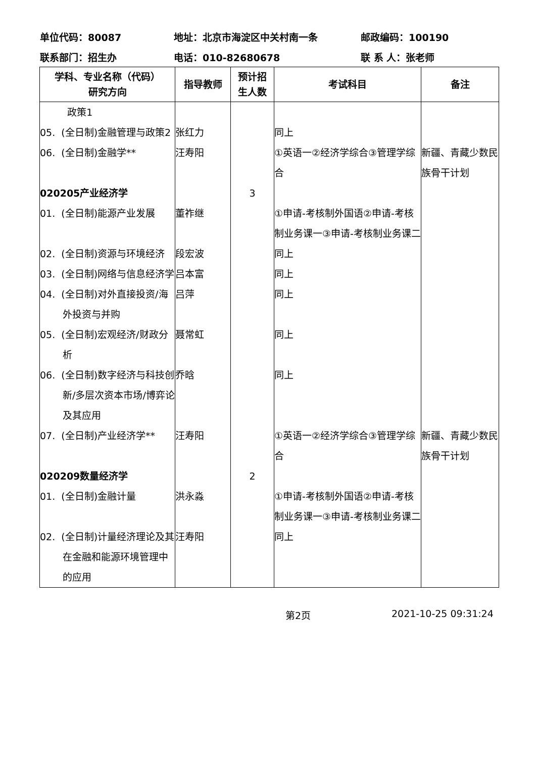单位代码：80087 地址：北京市海淀区中关村南一条 邮政编码：100190
联系部门：招生办 电话：010-82680678 联 系 人：张老师
| 学科、专业名称（代码） 研究方向 | 指导教师 | 预计招 生人数 | 考试科目 | 备注 |
| --- | --- | --- | --- | --- |
| 政策1 | | | | |
| 05. (全日制)金融管理与政策2 | 张红力 | | 同上 | |
| 06. (全日制)金融学** | 汪寿阳 | | ①英语一②经济学综合③管理学综合 | 新疆、青藏少数民族骨干计划 |
| 020205产业经济学 | | 3 | | |
| 01. (全日制)能源产业发展 | 董祚继 | | ①申请-考核制外国语②申请-考核制业务课一③申请-考核制业务课二 | |
| 02. (全日制)资源与环境经济 | 段宏波 | | 同上 | |
| 03. (全日制)网络与信息经济学 | 吕本富 | | 同上 | |
| 04. (全日制)对外直接投资/海外投资与并购 | 吕萍 | | 同上 | |
| 05. (全日制)宏观经济/财政分析 | 聂常虹 | | 同上 | |
| 06. (全日制)数字经济与科技创新/多层次资本市场/博弈论及其应用 | 乔晗 | | 同上 | |
| 07. (全日制)产业经济学** | 汪寿阳 | | ①英语一②经济学综合③管理学综合 | 新疆、青藏少数民族骨干计划 |
| 020209数量经济学 | | 2 | | |
| 01. (全日制)金融计量 | 洪永淼 | | ①申请-考核制外国语②申请-考核制业务课一③申请-考核制业务课二 | |
| 02. (全日制)计量经济理论及其在金融和能源环境管理中的应用 | 汪寿阳 | | 同上 | |
第2页 2021-10-25 09:31:24